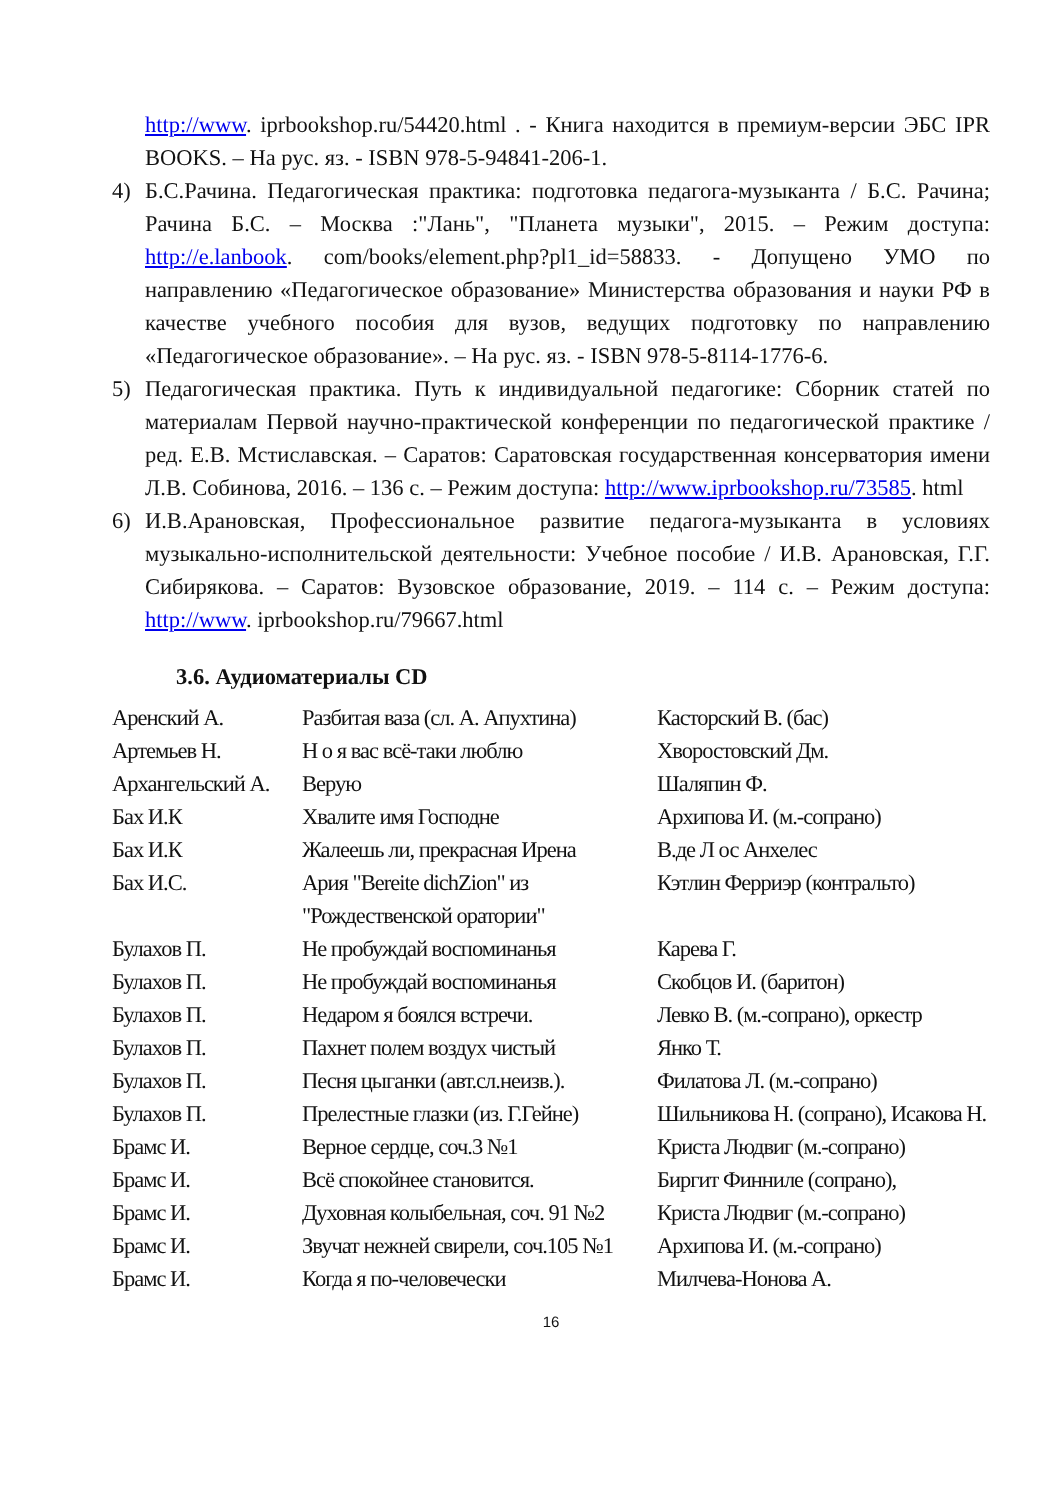http://www. iprbookshop.ru/54420.html . - Книга находится в премиум-версии ЭБС IPR BOOKS. – На рус. яз. - ISBN 978-5-94841-206-1.
4) Б.С.Рачина. Педагогическая практика: подготовка педагога-музыканта / Б.С. Рачина; Рачина Б.С. – Москва :"Лань", "Планета музыки", 2015. – Режим доступа: http://e.lanbook. com/books/element.php?pl1_id=58833. - Допущено УМО по направлению «Педагогическое образование» Министерства образования и науки РФ в качестве учебного пособия для вузов, ведущих подготовку по направлению «Педагогическое образование». – На рус. яз. - ISBN 978-5-8114-1776-6.
5) Педагогическая практика. Путь к индивидуальной педагогике: Сборник статей по материалам Первой научно-практической конференции по педагогической практике / ред. Е.В. Мстиславская. – Саратов: Саратовская государственная консерватория имени Л.В. Собинова, 2016. – 136 с. – Режим доступа: http://www.iprbookshop.ru/73585. html
6) И.В.Арановская, Профессиональное развитие педагога-музыканта в условиях музыкально-исполнительской деятельности: Учебное пособие / И.В. Арановская, Г.Г. Сибирякова. – Саратов: Вузовское образование, 2019. – 114 с. – Режим доступа: http://www. iprbookshop.ru/79667.html
3.6. Аудиоматериалы CD
| Аренский А. | Разбитая ваза (сл. А. Апухтина) | Касторский В. (бас) |
| Артемьев Н. | Н о я вас всё-таки люблю | Хворостовский Дм. |
| Архангельский А. | Верую | Шаляпин Ф. |
| Бах И.К | Хвалите имя Господне | Архипова И. (м.-сопрано) |
| Бах И.К | Жалеешь ли, прекрасная Ирена | В.де Л ос Анхелес |
| Бах И.С. | Ария "Bereite dichZion" из "Рождественской оратории" | Кэтлин Ферриэр (контральто) |
| Булахов П. | Не пробуждай воспоминанья | Карева Г. |
| Булахов П. | Не пробуждай воспоминанья | Скобцов И. (баритон) |
| Булахов П. | Недаром я боялся встречи. | Левко В. (м.-сопрано), оркестр |
| Булахов П. | Пахнет полем воздух чистый | Янко Т. |
| Булахов П. | Песня цыганки (авт.сл.неизв.). | Филатова Л. (м.-сопрано) |
| Булахов П. | Прелестные глазки (из. Г.Гейне) | Шильникова Н. (сопрано), Исакова Н. |
| Брамс И. | Верное сердце, соч.3 №1 | Криста Людвиг (м.-сопрано) |
| Брамс И. | Всё спокойнее становится. | Биргит Финниле (сопрано), |
| Брамс И. | Духовная колыбельная, соч. 91 №2 | Криста Людвиг (м.-сопрано) |
| Брамс И. | Звучат нежней свирели, соч.105 №1 | Архипова И. (м.-сопрано) |
| Брамс И. | Когда я по-человечески | Милчева-Нонова А. |
16